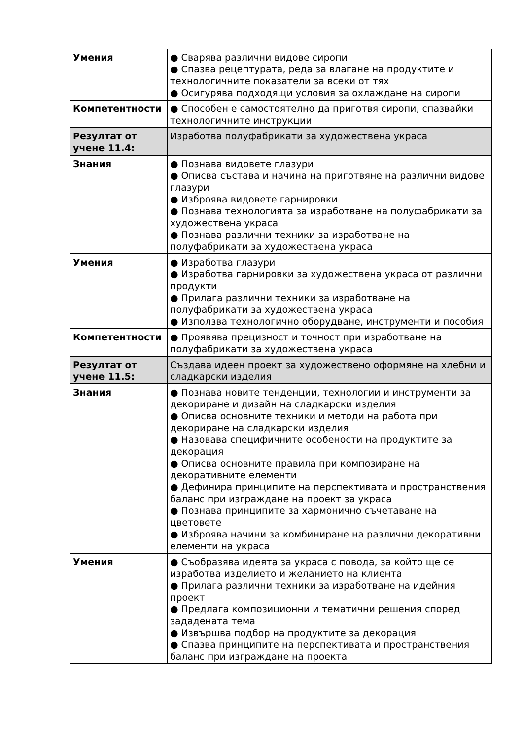| Умения | ● Сварява различни видове сиропи ● Спазва рецептурата, реда за влагане на продуктите и технологичните показатели за всеки от тях ● Осигурява подходящи условия за охлаждане на сиропи |
| Компетентности | ● Способен е самостоятелно да приготвя сиропи, спазвайки технологичните инструкции |
| Резултат от учене 11.4: | Изработва полуфабрикати за художествена украса |
| Знания | ● Познава видовете глазури ● Описва състава и начина на приготвяне на различни видове глазури ● Изброява видовете гарнировки ● Познава технологията за изработване на полуфабрикати за художествена украса ● Познава различни техники за изработване на полуфабрикати за художествена украса |
| Умения | ● Изработва глазури ● Изработва гарнировки за художествена украса от различни продукти ● Прилага различни техники за изработване на полуфабрикати за художествена украса ● Използва технологично оборудване, инструменти и пособия |
| Компетентности | ● Проявява прецизност и точност при изработване на полуфабрикати за художествена украса |
| Резултат от учене 11.5: | Създава идеен проект за художествено оформяне на хлебни и сладкарски изделия |
| Знания | ● Познава новите тенденции, технологии и инструменти за декориране и дизайн на сладкарски изделия ● Описва основните техники и методи на работа при декориране на сладкарски изделия ● Назовава специфичните особености на продуктите за декорация ● Описва основните правила при композиране на декоративните елементи ● Дефинира принципите на перспективата и пространствения баланс при изграждане на проект за украса ● Познава принципите за хармонично съчетаване на цветовете ● Изброява начини за комбиниране на различни декоративни елементи на украса |
| Умения | ● Съобразява идеята за украса с повода, за който ще се изработва изделието и желанието на клиента ● Прилага различни техники за изработване на идейния проект ● Предлага композиционни и тематични решения според зададената тема ● Извършва подбор на продуктите за декорация ● Спазва принципите на перспективата и пространствения баланс при изграждане на проекта |